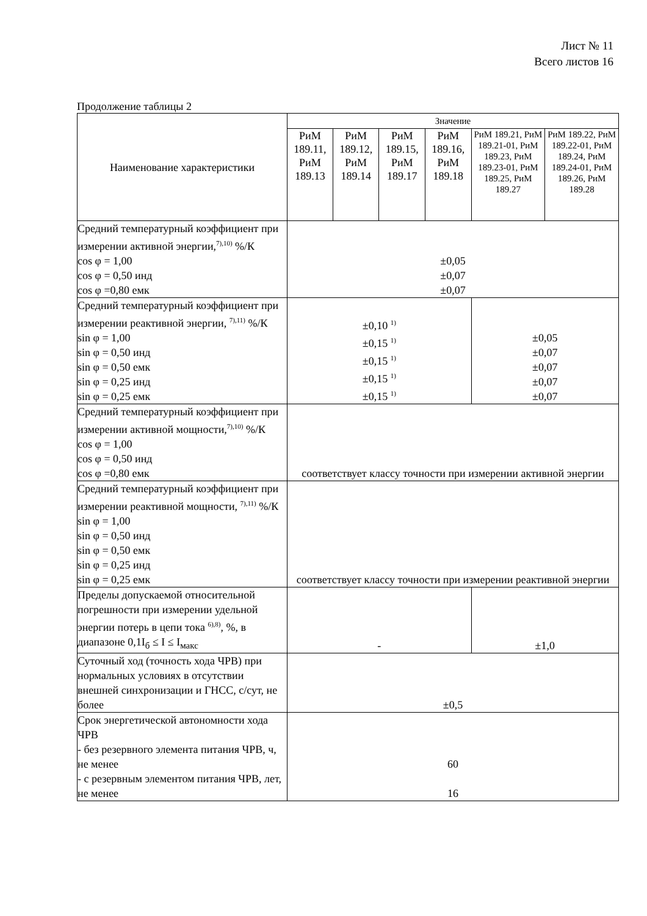Лист № 11
Всего листов 16
Продолжение таблицы 2
| Наименование характеристики | Значение | | | | | |
| --- | --- | --- | --- | --- | --- | --- |
| | РиМ 189.11, РиМ 189.13 | РиМ 189.12, РиМ 189.14 | РиМ 189.15, РиМ 189.17 | РиМ 189.16, РиМ 189.18 | РиМ 189.21, РиМ 189.21-01, РиМ 189.23, РиМ 189.23-01, РиМ 189.25, РиМ 189.27 | РиМ 189.22, РиМ 189.22-01, РиМ 189.24, РиМ 189.24-01, РиМ 189.26, РиМ 189.28 |
| Средний температурный коэффициент при измерении активной энергии,<sup>7),10)</sup> %/К cos φ = 1,00 cos φ = 0,50 инд cos φ =0,80 емк | ±0,05 ±0,07 ±0,07 | | | | | |
| Средний температурный коэффициент при измерении реактивной энергии, <sup>7),11)</sup> %/К sin φ = 1,00 sin φ = 0,50 инд sin φ = 0,50 емк sin φ = 0,25 инд sin φ = 0,25 емк | ±0,10 <sup>1)</sup> ±0,15 <sup>1)</sup> ±0,15 <sup>1)</sup> ±0,15 <sup>1)</sup> ±0,15 <sup>1)</sup> | | | | ±0,05 ±0,07 ±0,07 ±0,07 ±0,07 | |
| Средний температурный коэффициент при измерении активной мощности,<sup>7),10)</sup> %/К cos φ = 1,00 cos φ = 0,50 инд cos φ =0,80 емк | соответствует классу точности при измерении активной энергии | | | | | |
| Средний температурный коэффициент при измерении реактивной мощности, <sup>7),11)</sup> %/К sin φ = 1,00 sin φ = 0,50 инд sin φ = 0,50 емк sin φ = 0,25 инд sin φ = 0,25 емк | соответствует классу точности при измерении реактивной энергии | | | | | |
| Пределы допускаемой относительной погрешности при измерении удельной энергии потерь в цепи тока <sup>6),8)</sup>, %, в диапазоне 0,1I<sub>б</sub> ≤ I ≤ I<sub>макс</sub> | - | | | | ±1,0 | |
| Суточный ход (точность хода ЧРВ) при нормальных условиях в отсутствии внешней синхронизации и ГНСС, с/сут, не более | ±0,5 | | | | | |
| Срок энергетической автономности хода ЧРВ - без резервного элемента питания ЧРВ, ч, не менее - с резервным элементом питания ЧРВ, лет, не менее | 60 16 | | | | | |